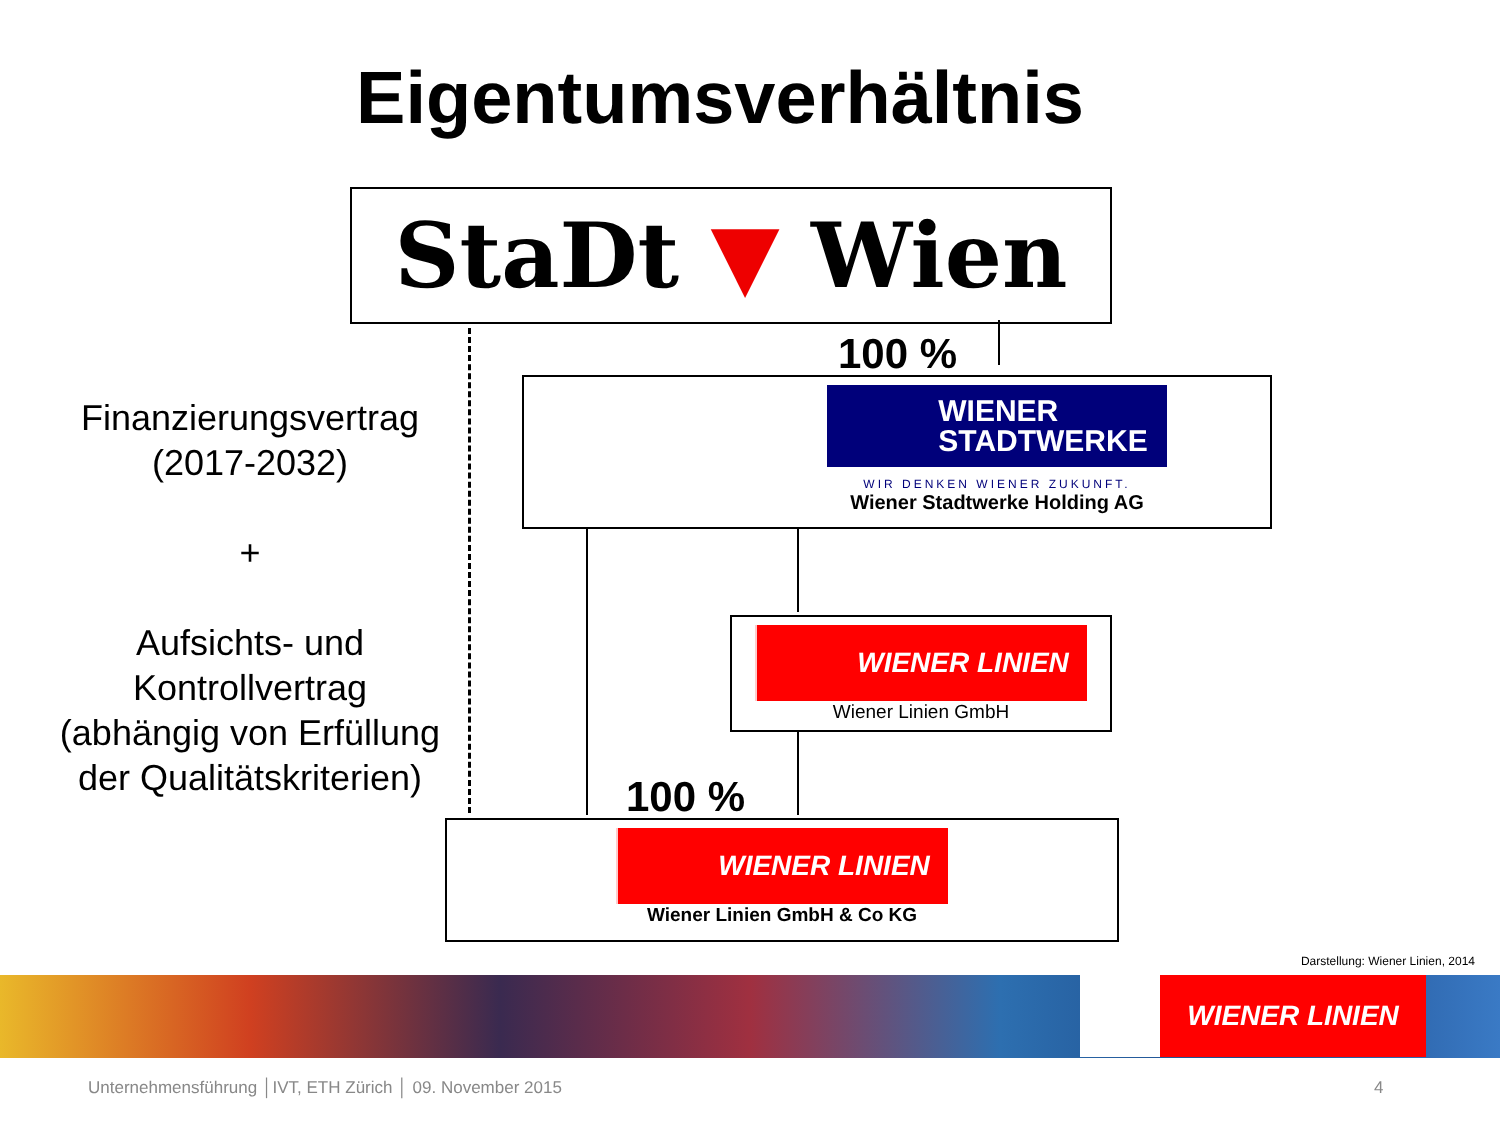Eigentumsverhältnis
StaDt ▼ Wien
100 %
WIENER
STADTWERKE
WIR DENKEN WIENER ZUKUNFT.
Wiener Stadtwerke Holding AG
Finanzierungsvertrag
(2017-2032)
+
Aufsichts- und
Kontrollvertrag
(abhängig von Erfüllung
der Qualitätskriterien)
WIENER LINIEN
Wiener Linien GmbH
100 %
WIENER LINIEN
Wiener Linien GmbH & Co KG
Darstellung: Wiener Linien, 2014
WIENER LINIEN
Unternehmensführung │IVT, ETH Zürich │ 09. November 2015
4